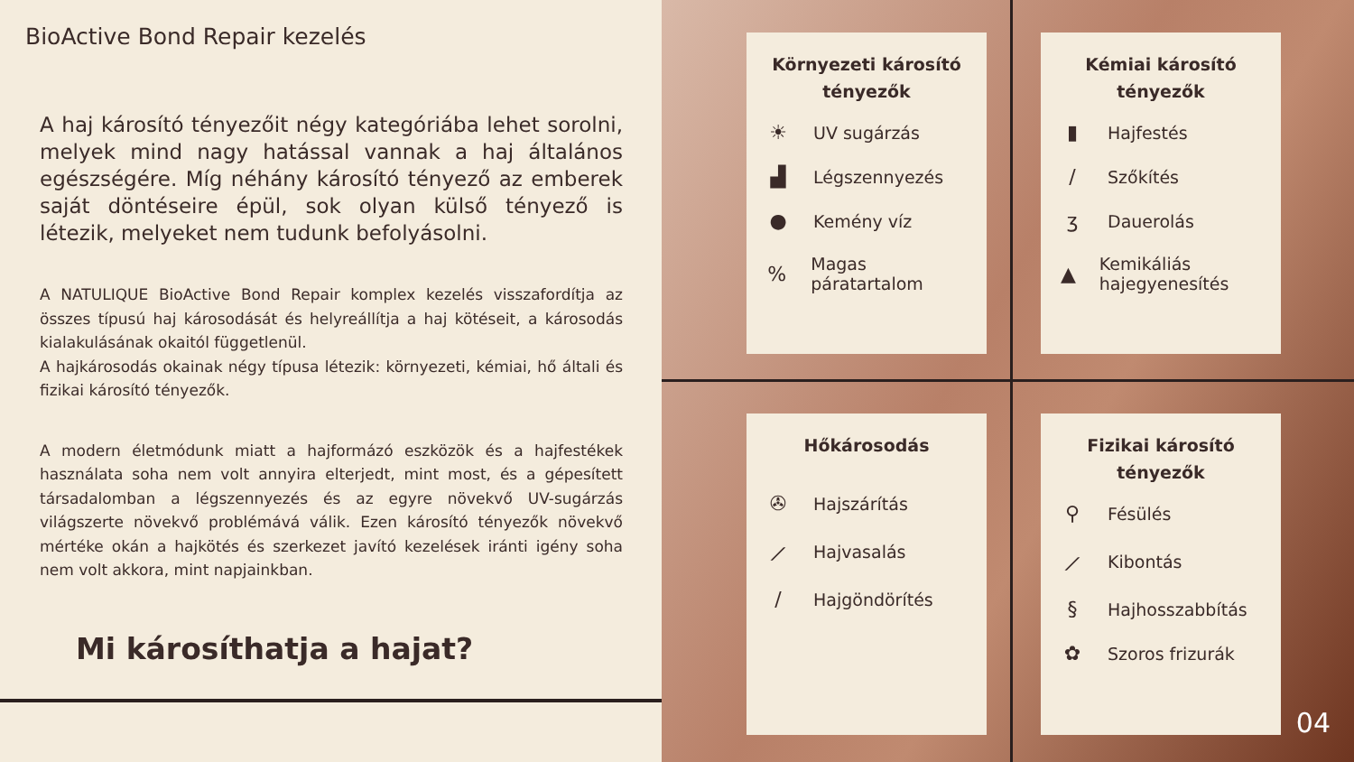BioActive Bond Repair kezelés
A haj károsító tényezőit négy kategóriába lehet sorolni, melyek mind nagy hatással vannak a haj általános egészségére. Míg néhány károsító tényező az emberek saját döntéseire épül, sok olyan külső tényező is létezik, melyeket nem tudunk befolyásolni.
A NATULIQUE BioActive Bond Repair komplex kezelés visszafordítja az összes típusú haj károsodását és helyreállítja a haj kötéseit, a károsodás kialakulásának okaitól függetlenül.
A hajkárosodás okainak négy típusa létezik: környezeti, kémiai, hő általi és fizikai károsító tényezők.
A modern életmódunk miatt a hajformázó eszközök és a hajfestékek használata soha nem volt annyira elterjedt, mint most, és a gépesített társadalomban a légszennyezés és az egyre növekvő UV-sugárzás világszerte növekvő problémává válik. Ezen károsító tényezők növekvő mértéke okán a hajkötés és szerkezet javító kezelések iránti igény soha nem volt akkora, mint napjainkban.
Mi károsíthatja a hajat?
Környezeti károsító tényezők
☀ UV sugárzás
▟ Légszennyezés
● Kemény víz
% Magas páratartalom
Kémiai károsító tényezők
▮ Hajfestés
/ Szőkítés
ʒ Dauerolás
▲ Kemikáliás hajegyenesítés
Hőkárosodás
✇ Hajszárítás
⟋ Hajvasalás
/ Hajgöndörítés
Fizikai károsító tényezők
⚲ Fésülés
⟋ Kibontás
§ Hajhosszabbítás
✿ Szoros frizurák
04